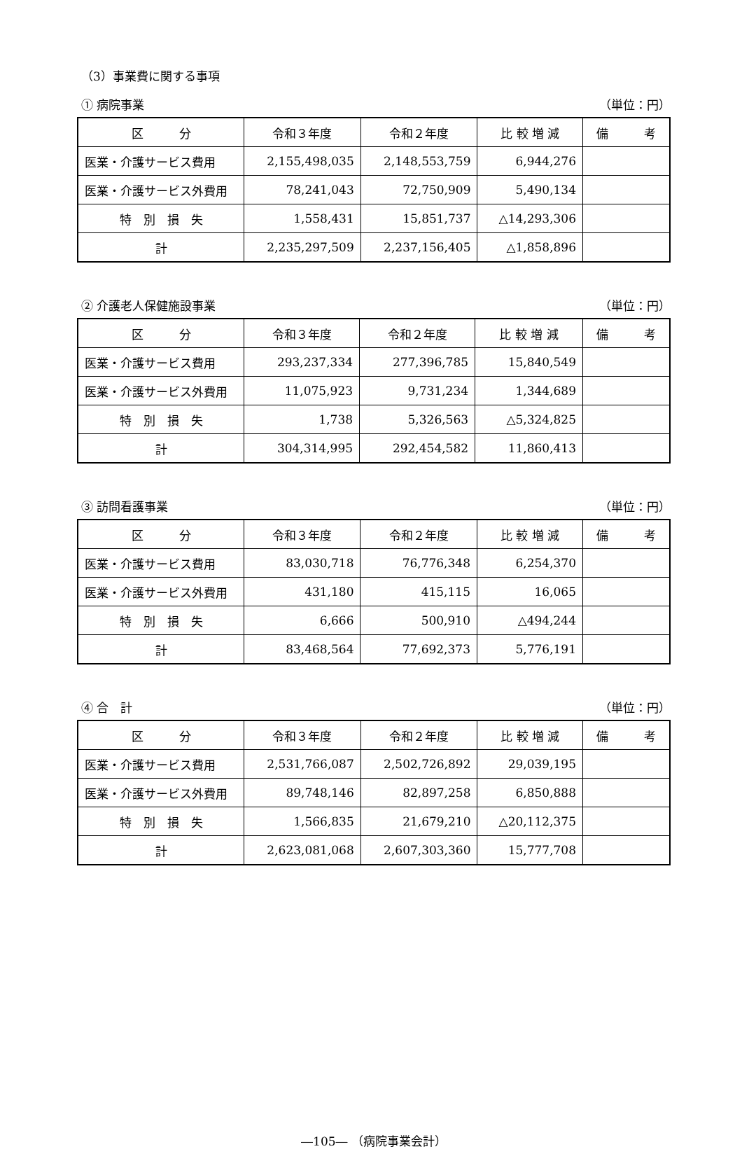（3）事業費に関する事項
① 病院事業 （単位：円）
| 区 分 | 令和３年度 | 令和２年度 | 比 較 増 減 | 備 考 |
| --- | --- | --- | --- | --- |
| 医業・介護サービス費用 | 2,155,498,035 | 2,148,553,759 | 6,944,276 | |
| 医業・介護サービス外費用 | 78,241,043 | 72,750,909 | 5,490,134 | |
| 特 別 損 失 | 1,558,431 | 15,851,737 | △14,293,306 | |
| 計 | 2,235,297,509 | 2,237,156,405 | △1,858,896 | |
② 介護老人保健施設事業 （単位：円）
| 区 分 | 令和３年度 | 令和２年度 | 比 較 増 減 | 備 考 |
| --- | --- | --- | --- | --- |
| 医業・介護サービス費用 | 293,237,334 | 277,396,785 | 15,840,549 | |
| 医業・介護サービス外費用 | 11,075,923 | 9,731,234 | 1,344,689 | |
| 特 別 損 失 | 1,738 | 5,326,563 | △5,324,825 | |
| 計 | 304,314,995 | 292,454,582 | 11,860,413 | |
③ 訪問看護事業 （単位：円）
| 区 分 | 令和３年度 | 令和２年度 | 比 較 増 減 | 備 考 |
| --- | --- | --- | --- | --- |
| 医業・介護サービス費用 | 83,030,718 | 76,776,348 | 6,254,370 | |
| 医業・介護サービス外費用 | 431,180 | 415,115 | 16,065 | |
| 特 別 損 失 | 6,666 | 500,910 | △494,244 | |
| 計 | 83,468,564 | 77,692,373 | 5,776,191 | |
④ 合　計 （単位：円）
| 区 分 | 令和３年度 | 令和２年度 | 比 較 増 減 | 備 考 |
| --- | --- | --- | --- | --- |
| 医業・介護サービス費用 | 2,531,766,087 | 2,502,726,892 | 29,039,195 | |
| 医業・介護サービス外費用 | 89,748,146 | 82,897,258 | 6,850,888 | |
| 特 別 損 失 | 1,566,835 | 21,679,210 | △20,112,375 | |
| 計 | 2,623,081,068 | 2,607,303,360 | 15,777,708 | |
―105― （病院事業会計）